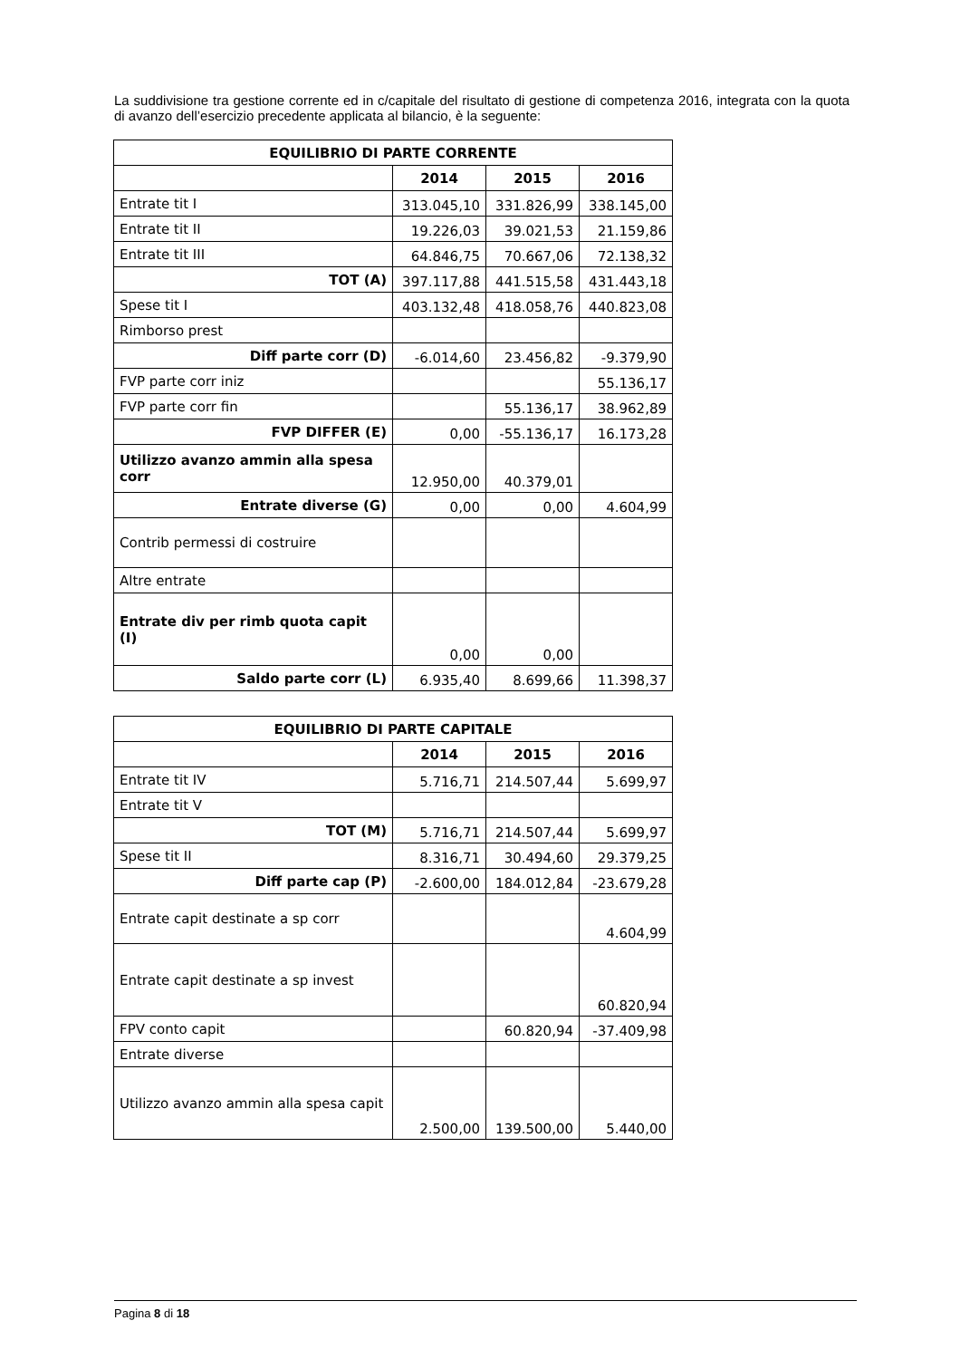La suddivisione tra gestione corrente ed in c/capitale del risultato di gestione di competenza 2016, integrata con la quota di avanzo dell’esercizio precedente applicata al bilancio, è la seguente:
| EQUILIBRIO DI PARTE CORRENTE | | | |
| --- | --- | --- | --- |
| | 2014 | 2015 | 2016 |
| Entrate tit I | 313.045,10 | 331.826,99 | 338.145,00 |
| Entrate tit II | 19.226,03 | 39.021,53 | 21.159,86 |
| Entrate tit III | 64.846,75 | 70.667,06 | 72.138,32 |
| TOT (A) | 397.117,88 | 441.515,58 | 431.443,18 |
| Spese tit I | 403.132,48 | 418.058,76 | 440.823,08 |
| Rimborso prest | | | |
| Diff parte corr (D) | -6.014,60 | 23.456,82 | -9.379,90 |
| FVP parte corr iniz | | | 55.136,17 |
| FVP parte corr fin | | 55.136,17 | 38.962,89 |
| FVP DIFFER (E) | 0,00 | -55.136,17 | 16.173,28 |
| Utilizzo avanzo ammin alla spesa corr | 12.950,00 | 40.379,01 | |
| Entrate diverse (G) | 0,00 | 0,00 | 4.604,99 |
| Contrib permessi di costruire | | | |
| Altre entrate | | | |
| Entrate div per rimb quota capit (I) | 0,00 | 0,00 | |
| Saldo parte corr (L) | 6.935,40 | 8.699,66 | 11.398,37 |
| EQUILIBRIO DI PARTE CAPITALE | | | |
| --- | --- | --- | --- |
| | 2014 | 2015 | 2016 |
| Entrate tit IV | 5.716,71 | 214.507,44 | 5.699,97 |
| Entrate tit V | | | |
| TOT (M) | 5.716,71 | 214.507,44 | 5.699,97 |
| Spese tit II | 8.316,71 | 30.494,60 | 29.379,25 |
| Diff parte cap (P) | -2.600,00 | 184.012,84 | -23.679,28 |
| Entrate capit destinate a sp corr | | | 4.604,99 |
| Entrate capit destinate a sp invest | | | 60.820,94 |
| FPV conto capit | | 60.820,94 | -37.409,98 |
| Entrate diverse | | | |
| Utilizzo avanzo ammin alla spesa capit | 2.500,00 | 139.500,00 | 5.440,00 |
Pagina 8 di 18